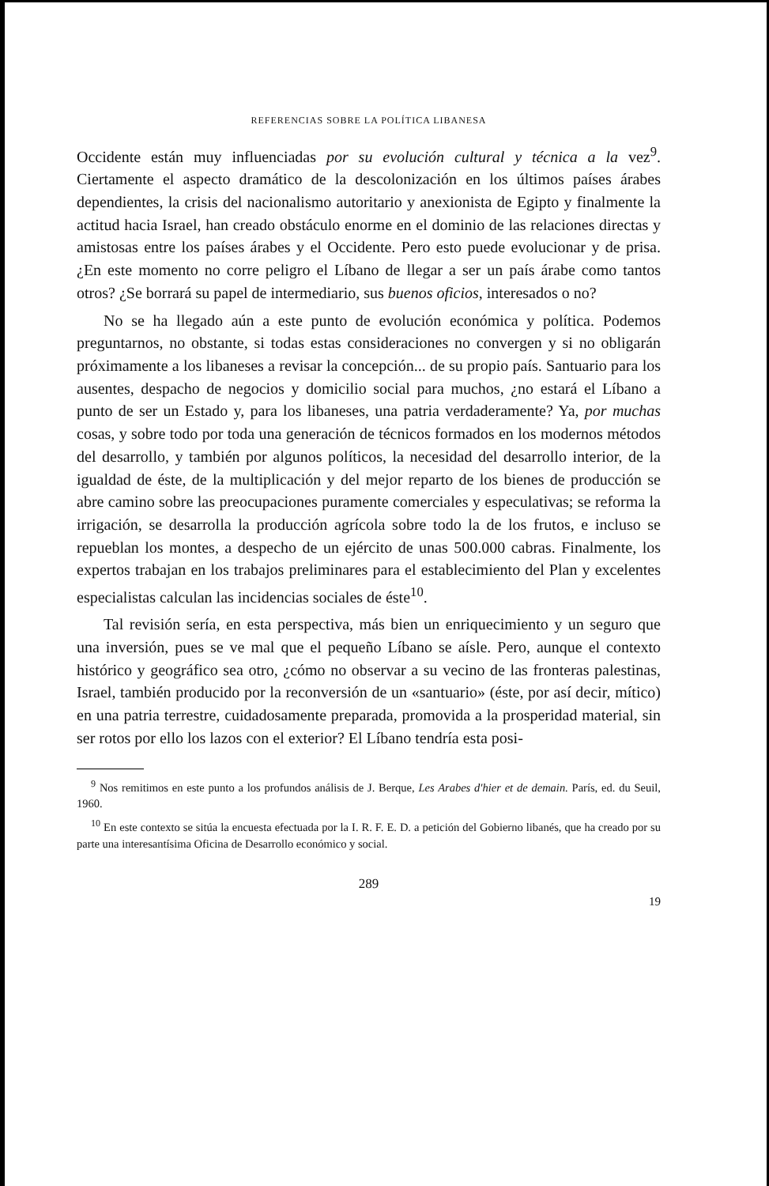REFERENCIAS SOBRE LA POLÍTICA LIBANESA
Occidente están muy influenciadas por su evolución cultural y técnica a la vez<sup>9</sup>. Ciertamente el aspecto dramático de la descolonización en los últimos países árabes dependientes, la crisis del nacionalismo autoritario y anexionista de Egipto y finalmente la actitud hacia Israel, han creado obstáculo enorme en el dominio de las relaciones directas y amistosas entre los países árabes y el Occidente. Pero esto puede evolucionar y de prisa. ¿En este momento no corre peligro el Líbano de llegar a ser un país árabe como tantos otros? ¿Se borrará su papel de intermediario, sus buenos oficios, interesados o no?
No se ha llegado aún a este punto de evolución económica y política. Podemos preguntarnos, no obstante, si todas estas consideraciones no convergen y si no obligarán próximamente a los libaneses a revisar la concepción... de su propio país. Santuario para los ausentes, despacho de negocios y domicilio social para muchos, ¿no estará el Líbano a punto de ser un Estado y, para los libaneses, una patria verdaderamente? Ya, por muchas cosas, y sobre todo por toda una generación de técnicos formados en los modernos métodos del desarrollo, y también por algunos políticos, la necesidad del desarrollo interior, de la igualdad de éste, de la multiplicación y del mejor reparto de los bienes de producción se abre camino sobre las preocupaciones puramente comerciales y especulativas; se reforma la irrigación, se desarrolla la producción agrícola sobre todo la de los frutos, e incluso se repueblan los montes, a despecho de un ejército de unas 500.000 cabras. Finalmente, los expertos trabajan en los trabajos preliminares para el establecimiento del Plan y excelentes especialistas calculan las incidencias sociales de éste<sup>10</sup>.
Tal revisión sería, en esta perspectiva, más bien un enriquecimiento y un seguro que una inversión, pues se ve mal que el pequeño Líbano se aísle. Pero, aunque el contexto histórico y geográfico sea otro, ¿cómo no observar a su vecino de las fronteras palestinas, Israel, también producido por la reconversión de un «santuario» (éste, por así decir, mítico) en una patria terrestre, cuidadosamente preparada, promovida a la prosperidad material, sin ser rotos por ello los lazos con el exterior? El Líbano tendría esta posi-
<sup>9</sup> Nos remitimos en este punto a los profundos análisis de J. Berque, Les Arabes d'hier et de demain. París, ed. du Seuil, 1960.
<sup>10</sup> En este contexto se sitúa la encuesta efectuada por la I. R. F. E. D. a petición del Gobierno libanés, que ha creado por su parte una interesantísima Oficina de Desarrollo económico y social.
289
19